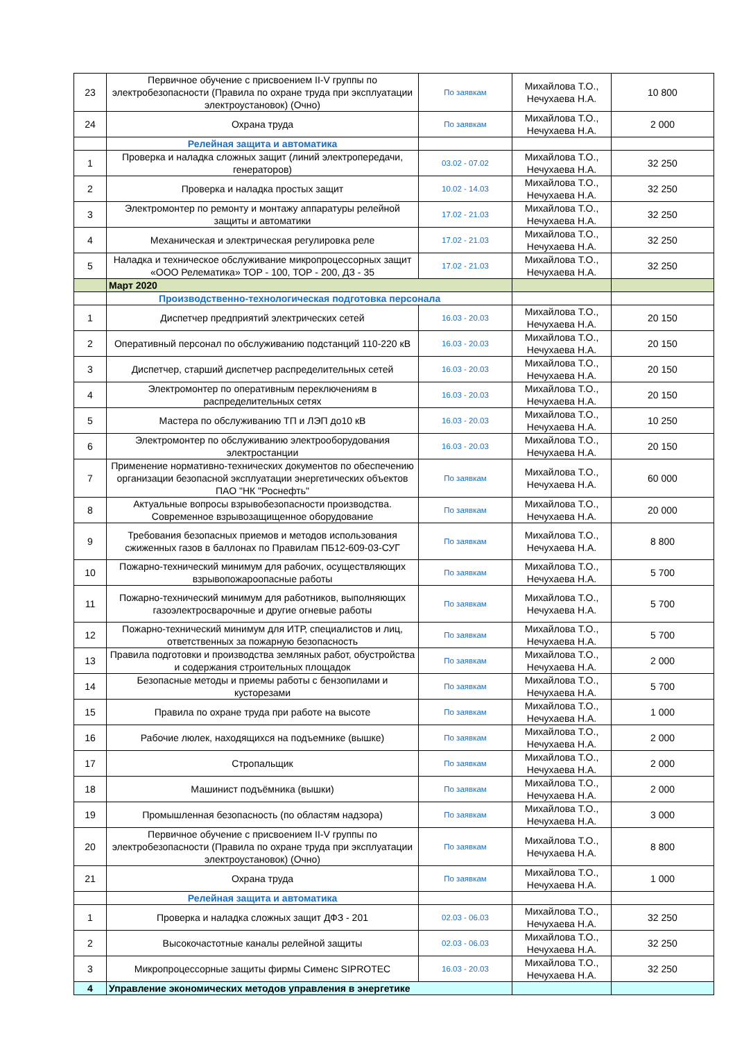| 23 | Первичное обучение с присвоением II-V группы по электробезопасности (Правила по охране труда при эксплуатации электроустановок) (Очно) | По заявкам | Михайлова Т.О., Нечухаева Н.А. | 10 800 |
| 24 | Охрана труда | По заявкам | Михайлова Т.О., Нечухаева Н.А. | 2 000 |
| | Релейная защита и автоматика | | | |
| 1 | Проверка и наладка сложных защит (линий электропередачи, генераторов) | 03.02 - 07.02 | Михайлова Т.О., Нечухаева Н.А. | 32 250 |
| 2 | Проверка и наладка простых защит | 10.02 - 14.03 | Михайлова Т.О., Нечухаева Н.А. | 32 250 |
| 3 | Электромонтер по ремонту и монтажу аппаратуры релейной защиты и автоматики | 17.02 - 21.03 | Михайлова Т.О., Нечухаева Н.А. | 32 250 |
| 4 | Механическая и электрическая регулировка реле | 17.02 - 21.03 | Михайлова Т.О., Нечухаева Н.А. | 32 250 |
| 5 | Наладка и техническое обслуживание микропроцессорных защит «ООО Релематика» ТОР - 100, ТОР - 200, ДЗ - 35 | 17.02 - 21.03 | Михайлова Т.О., Нечухаева Н.А. | 32 250 |
| | Март 2020 | | | |
| | Производственно-технологическая подготовка персонала | | | |
| 1 | Диспетчер предприятий электрических сетей | 16.03 - 20.03 | Михайлова Т.О., Нечухаева Н.А. | 20 150 |
| 2 | Оперативный персонал по обслуживанию подстанций 110-220 кВ | 16.03 - 20.03 | Михайлова Т.О., Нечухаева Н.А. | 20 150 |
| 3 | Диспетчер, старший диспетчер распределительных сетей | 16.03 - 20.03 | Михайлова Т.О., Нечухаева Н.А. | 20 150 |
| 4 | Электромонтер по оперативным переключениям в распределительных сетях | 16.03 - 20.03 | Михайлова Т.О., Нечухаева Н.А. | 20 150 |
| 5 | Мастера по обслуживанию ТП и ЛЭП до10 кВ | 16.03 - 20.03 | Михайлова Т.О., Нечухаева Н.А. | 10 250 |
| 6 | Электромонтер по обслуживанию электрооборудования электростанции | 16.03 - 20.03 | Михайлова Т.О., Нечухаева Н.А. | 20 150 |
| 7 | Применение нормативно-технических документов по обеспечению организации безопасной эксплуатации энергетических объектов ПАО "НК "Роснефть" | По заявкам | Михайлова Т.О., Нечухаева Н.А. | 60 000 |
| 8 | Актуальные вопросы взрывобезопасности производства. Современное взрывозащищенное оборудование | По заявкам | Михайлова Т.О., Нечухаева Н.А. | 20 000 |
| 9 | Требования безопасных приемов и методов использования сжиженных газов в баллонах по Правилам ПБ12-609-03-СУГ | По заявкам | Михайлова Т.О., Нечухаева Н.А. | 8 800 |
| 10 | Пожарно-технический минимум для рабочих, осуществляющих взрывопожароопасные работы | По заявкам | Михайлова Т.О., Нечухаева Н.А. | 5 700 |
| 11 | Пожарно-технический минимум для работников, выполняющих газоэлектросварочные и другие огневые работы | По заявкам | Михайлова Т.О., Нечухаева Н.А. | 5 700 |
| 12 | Пожарно-технический минимум для ИТР, специалистов и лиц, ответственных за пожарную безопасность | По заявкам | Михайлова Т.О., Нечухаева Н.А. | 5 700 |
| 13 | Правила подготовки и производства земляных работ, обустройства и содержания строительных площадок | По заявкам | Михайлова Т.О., Нечухаева Н.А. | 2 000 |
| 14 | Безопасные методы и приемы работы с бензопилами и кусторезами | По заявкам | Михайлова Т.О., Нечухаева Н.А. | 5 700 |
| 15 | Правила по охране труда при работе на высоте | По заявкам | Михайлова Т.О., Нечухаева Н.А. | 1 000 |
| 16 | Рабочие люлек, находящихся на подъемнике (вышке) | По заявкам | Михайлова Т.О., Нечухаева Н.А. | 2 000 |
| 17 | Стропальщик | По заявкам | Михайлова Т.О., Нечухаева Н.А. | 2 000 |
| 18 | Машинист подъёмника (вышки) | По заявкам | Михайлова Т.О., Нечухаева Н.А. | 2 000 |
| 19 | Промышленная безопасность (по областям надзора) | По заявкам | Михайлова Т.О., Нечухаева Н.А. | 3 000 |
| 20 | Первичное обучение с присвоением II-V группы по электробезопасности (Правила по охране труда при эксплуатации электроустановок) (Очно) | По заявкам | Михайлова Т.О., Нечухаева Н.А. | 8 800 |
| 21 | Охрана труда | По заявкам | Михайлова Т.О., Нечухаева Н.А. | 1 000 |
| | Релейная защита и автоматика | | | |
| 1 | Проверка и наладка сложных защит ДФЗ - 201 | 02.03 - 06.03 | Михайлова Т.О., Нечухаева Н.А. | 32 250 |
| 2 | Высокочастотные каналы релейной защиты | 02.03 - 06.03 | Михайлова Т.О., Нечухаева Н.А. | 32 250 |
| 3 | Микропроцессорные защиты фирмы Сименс SIPROTEC | 16.03 - 20.03 | Михайлова Т.О., Нечухаева Н.А. | 32 250 |
| 4 | Управление экономических методов управления в энергетике | | | |